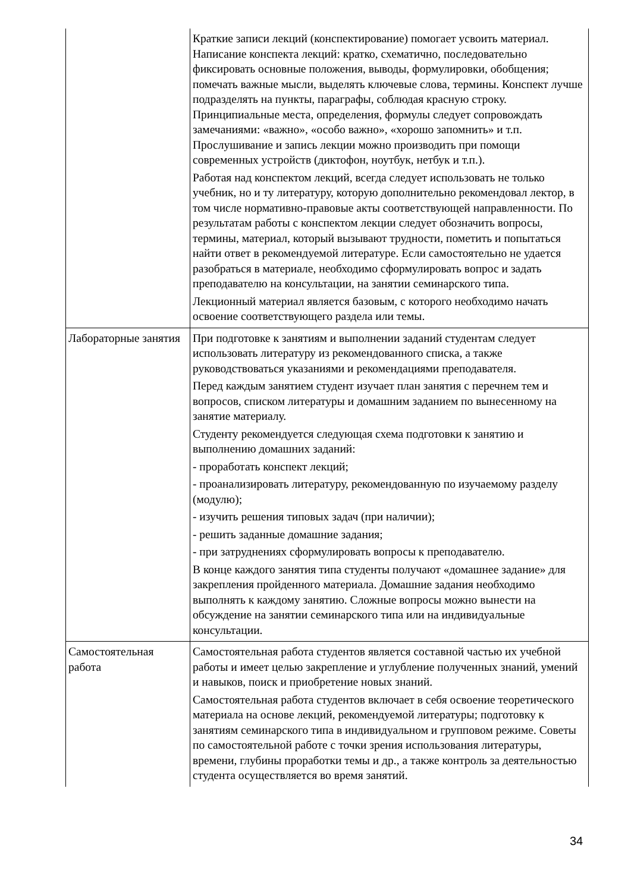| | Краткие записи лекций (конспектирование) помогает усвоить материал. Написание конспекта лекций: кратко, схематично, последовательно фиксировать основные положения, выводы, формулировки, обобщения; помечать важные мысли, выделять ключевые слова, термины. Конспект лучше подразделять на пункты, параграфы, соблюдая красную строку. Принципиальные места, определения, формулы следует сопровождать замечаниями: «важно», «особо важно», «хорошо запомнить» и т.п. Прослушивание и запись лекции можно производить при помощи современных устройств (диктофон, ноутбук, нетбук и т.п.). Работая над конспектом лекций, всегда следует использовать не только учебник, но и ту литературу, которую дополнительно рекомендовал лектор, в том числе нормативно-правовые акты соответствующей направленности. По результатам работы с конспектом лекции следует обозначить вопросы, термины, материал, который вызывают трудности, пометить и попытаться найти ответ в рекомендуемой литературе. Если самостоятельно не удается разобраться в материале, необходимо сформулировать вопрос и задать преподавателю на консультации, на занятии семинарского типа. Лекционный материал является базовым, с которого необходимо начать освоение соответствующего раздела или темы. |
| Лабораторные занятия | При подготовке к занятиям и выполнении заданий студентам следует использовать литературу из рекомендованного списка, а также руководствоваться указаниями и рекомендациями преподавателя. Перед каждым занятием студент изучает план занятия с перечнем тем и вопросов, списком литературы и домашним заданием по вынесенному на занятие материалу. Студенту рекомендуется следующая схема подготовки к занятию и выполнению домашних заданий: - проработать конспект лекций; - проанализировать литературу, рекомендованную по изучаемому разделу (модулю); - изучить решения типовых задач (при наличии); - решить заданные домашние задания; - при затруднениях сформулировать вопросы к преподавателю. В конце каждого занятия типа студенты получают «домашнее задание» для закрепления пройденного материала. Домашние задания необходимо выполнять к каждому занятию. Сложные вопросы можно вынести на обсуждение на занятии семинарского типа или на индивидуальные консультации. |
| Самостоятельная работа | Самостоятельная работа студентов является составной частью их учебной работы и имеет целью закрепление и углубление полученных знаний, умений и навыков, поиск и приобретение новых знаний. Самостоятельная работа студентов включает в себя освоение теоретического материала на основе лекций, рекомендуемой литературы; подготовку к занятиям семинарского типа в индивидуальном и групповом режиме. Советы по самостоятельной работе с точки зрения использования литературы, времени, глубины проработки темы и др., а также контроль за деятельностью студента осуществляется во время занятий. |
34